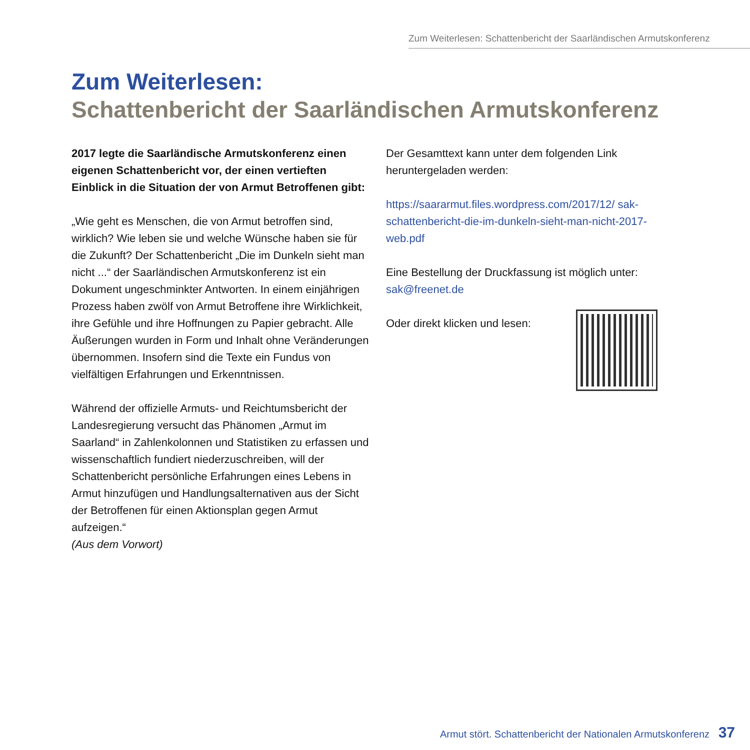Zum Weiterlesen: Schattenbericht der Saarländischen Armutskonferenz
Zum Weiterlesen:
Schattenbericht der Saarländischen Armutskonferenz
2017 legte die Saarländische Armutskonferenz einen eigenen Schattenbericht vor, der einen vertieften Einblick in die Situation der von Armut Betroffenen gibt:
„Wie geht es Menschen, die von Armut betroffen sind, wirklich? Wie leben sie und welche Wünsche haben sie für die Zukunft? Der Schattenbericht „Die im Dunkeln sieht man nicht ...“ der Saarländischen Armutskonferenz ist ein Dokument ungeschminkter Antworten. In einem einjährigen Prozess haben zwölf von Armut Betroffene ihre Wirklichkeit, ihre Gefühle und ihre Hoffnungen zu Papier gebracht. Alle Äußerungen wurden in Form und Inhalt ohne Veränderungen übernommen. Insofern sind die Texte ein Fundus von vielfältigen Erfahrungen und Erkenntnissen.
Während der offizielle Armuts- und Reichtumsbericht der Landesregierung versucht das Phänomen „Armut im Saarland“ in Zahlenkolonnen und Statistiken zu erfassen und wissenschaftlich fundiert niederzuschreiben, will der Schattenbericht persönliche Erfahrungen eines Lebens in Armut hinzufügen und Handlungsalternativen aus der Sicht der Betroffenen für einen Aktionsplan gegen Armut aufzeigen.“
(Aus dem Vorwort)
Der Gesamttext kann unter dem folgenden Link heruntergeladen werden:
https://saararmut.files.wordpress.com/2017/12/ sak-schattenbericht-die-im-dunkeln-sieht-man-nicht-2017-web.pdf
Eine Bestellung der Druckfassung ist möglich unter:
sak@freenet.de
Oder direkt klicken und lesen:
Armut stört. Schattenbericht der Nationalen Armutskonferenz 37